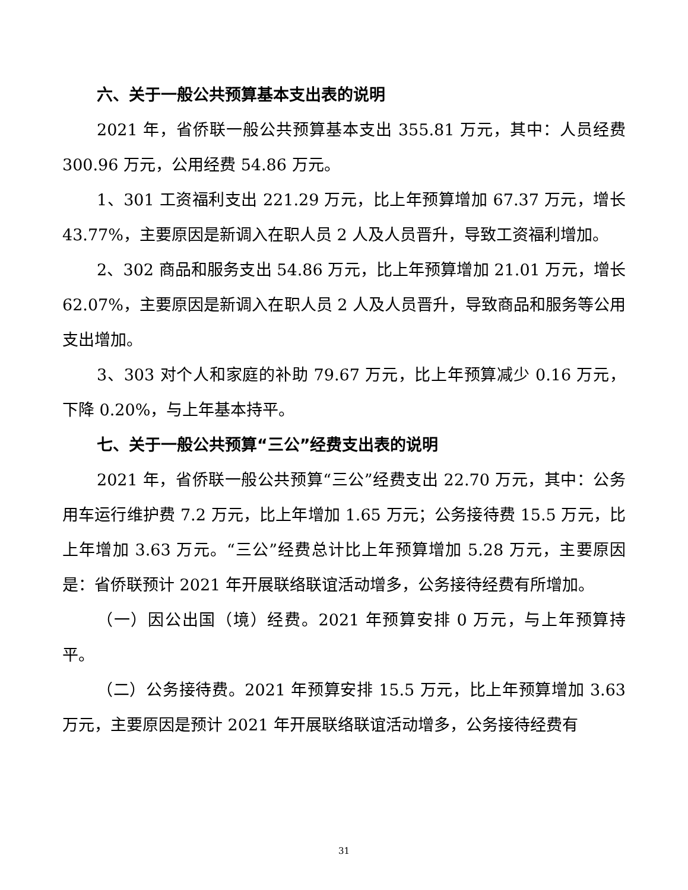六、关于一般公共预算基本支出表的说明
2021 年，省侨联一般公共预算基本支出 355.81 万元，其中：人员经费 300.96 万元，公用经费 54.86 万元。
1、301 工资福利支出 221.29 万元，比上年预算增加 67.37 万元，增长 43.77%，主要原因是新调入在职人员 2 人及人员晋升，导致工资福利增加。
2、302 商品和服务支出 54.86 万元，比上年预算增加 21.01 万元，增长 62.07%，主要原因是新调入在职人员 2 人及人员晋升，导致商品和服务等公用支出增加。
3、303 对个人和家庭的补助 79.67 万元，比上年预算减少 0.16 万元，下降 0.20%，与上年基本持平。
七、关于一般公共预算“三公”经费支出表的说明
2021 年，省侨联一般公共预算“三公”经费支出 22.70 万元，其中：公务用车运行维护费 7.2 万元，比上年增加 1.65 万元；公务接待费 15.5 万元，比上年增加 3.63 万元。“三公”经费总计比上年预算增加 5.28 万元，主要原因是：省侨联预计 2021 年开展联络联谊活动增多，公务接待经费有所增加。
（一）因公出国（境）经费。2021 年预算安排 0 万元，与上年预算持平。
（二）公务接待费。2021 年预算安排 15.5 万元，比上年预算增加 3.63 万元，主要原因是预计 2021 年开展联络联谊活动增多，公务接待经费有
31